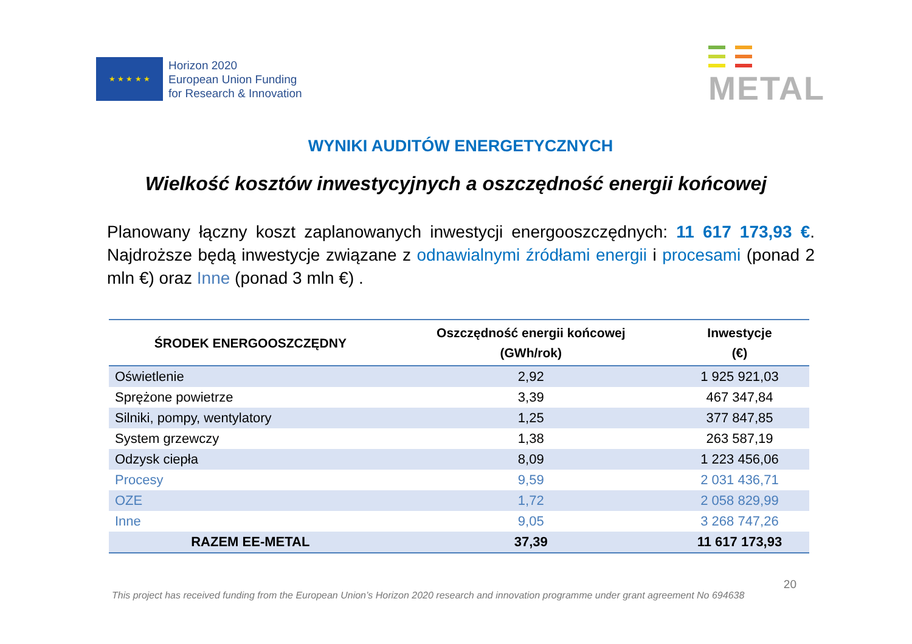★ ★ ★ ★ ★
Horizon 2020
European Union Funding
for Research & Innovation
METAL
WYNIKI AUDITÓW ENERGETYCZNYCH
Wielkość kosztów inwestycyjnych a oszczędność energii końcowej
Planowany łączny koszt zaplanowanych inwestycji energooszczędnych: 11 617 173,93 €. Najdroższe będą inwestycje związane z odnawialnymi źródłami energii i procesami (ponad 2 mln €) oraz Inne (ponad 3 mln €) .
| ŚRODEK ENERGOOSZCZĘDNY | Oszczędność energii końcowej (GWh/rok) | Inwestycje (€) |
| --- | --- | --- |
| Oświetlenie | 2,92 | 1 925 921,03 |
| Sprężone powietrze | 3,39 | 467 347,84 |
| Silniki, pompy, wentylatory | 1,25 | 377 847,85 |
| System grzewczy | 1,38 | 263 587,19 |
| Odzysk ciepła | 8,09 | 1 223 456,06 |
| Procesy | 9,59 | 2 031 436,71 |
| OZE | 1,72 | 2 058 829,99 |
| Inne | 9,05 | 3 268 747,26 |
| RAZEM EE-METAL | 37,39 | 11 617 173,93 |
This project has received funding from the European Union’s Horizon 2020 research and innovation programme under grant agreement No 694638 20